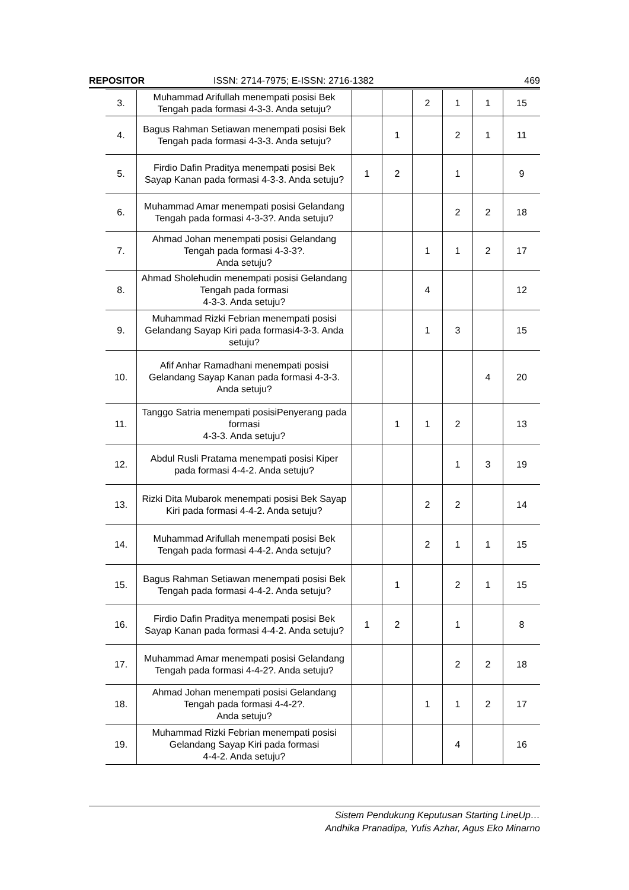REPOSITOR ISSN: 2714-7975; E-ISSN: 2716-1382 469
| 3. | Muhammad Arifullah menempati posisi Bek Tengah pada formasi 4-3-3. Anda setuju? | | | 2 | 1 | 1 | 15 |
| 4. | Bagus Rahman Setiawan menempati posisi Bek Tengah pada formasi 4-3-3. Anda setuju? | | 1 | | 2 | 1 | 11 |
| 5. | Firdio Dafin Praditya menempati posisi Bek Sayap Kanan pada formasi 4-3-3. Anda setuju? | 1 | 2 | | 1 | | 9 |
| 6. | Muhammad Amar menempati posisi Gelandang Tengah pada formasi 4-3-3?. Anda setuju? | | | | 2 | 2 | 18 |
| 7. | Ahmad Johan menempati posisi Gelandang Tengah pada formasi 4-3-3?. Anda setuju? | | | 1 | 1 | 2 | 17 |
| 8. | Ahmad Sholehudin menempati posisi Gelandang Tengah pada formasi 4-3-3. Anda setuju? | | | 4 | | | 12 |
| 9. | Muhammad Rizki Febrian menempati posisi Gelandang Sayap Kiri pada formasi4-3-3. Anda setuju? | | | 1 | 3 | | 15 |
| 10. | Afif Anhar Ramadhani menempati posisi Gelandang Sayap Kanan pada formasi 4-3-3. Anda setuju? | | | | | 4 | 20 |
| 11. | Tanggo Satria menempati posisiPenyerang pada formasi 4-3-3. Anda setuju? | | 1 | 1 | 2 | | 13 |
| 12. | Abdul Rusli Pratama menempati posisi Kiper pada formasi 4-4-2. Anda setuju? | | | | 1 | 3 | 19 |
| 13. | Rizki Dita Mubarok menempati posisi Bek Sayap Kiri pada formasi 4-4-2. Anda setuju? | | | 2 | 2 | | 14 |
| 14. | Muhammad Arifullah menempati posisi Bek Tengah pada formasi 4-4-2. Anda setuju? | | | 2 | 1 | 1 | 15 |
| 15. | Bagus Rahman Setiawan menempati posisi Bek Tengah pada formasi 4-4-2. Anda setuju? | | 1 | | 2 | 1 | 15 |
| 16. | Firdio Dafin Praditya menempati posisi Bek Sayap Kanan pada formasi 4-4-2. Anda setuju? | 1 | 2 | | 1 | | 8 |
| 17. | Muhammad Amar menempati posisi Gelandang Tengah pada formasi 4-4-2?. Anda setuju? | | | | 2 | 2 | 18 |
| 18. | Ahmad Johan menempati posisi Gelandang Tengah pada formasi 4-4-2?. Anda setuju? | | | 1 | 1 | 2 | 17 |
| 19. | Muhammad Rizki Febrian menempati posisi Gelandang Sayap Kiri pada formasi 4-4-2. Anda setuju? | | | | 4 | | 16 |
Sistem Pendukung Keputusan Starting LineUp…
Andhika Pranadipa, Yufis Azhar, Agus Eko Minarno